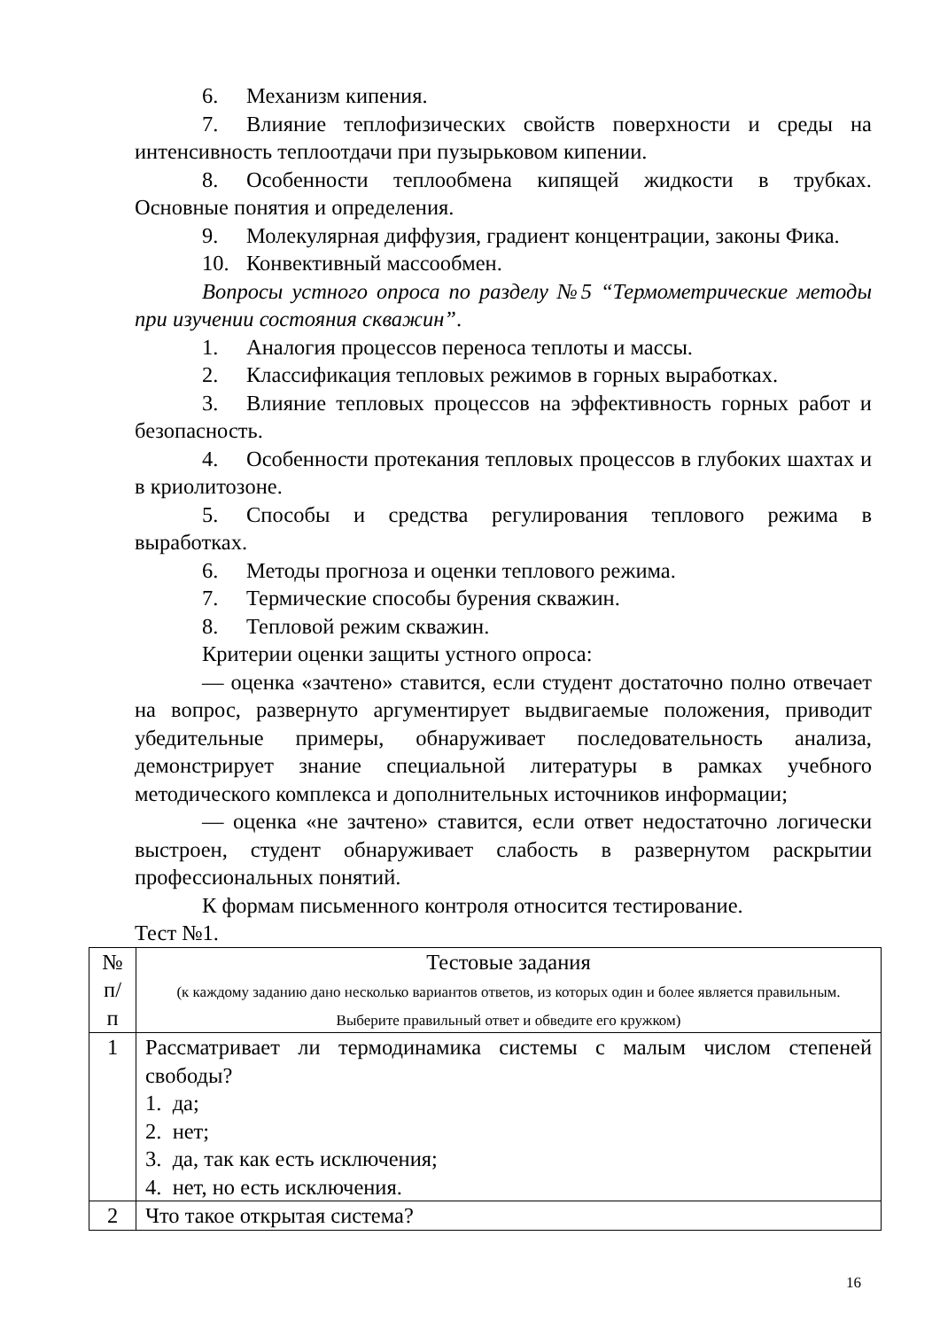6. Механизм кипения.
7. Влияние теплофизических свойств поверхности и среды на интенсивность теплоотдачи при пузырьковом кипении.
8. Особенности теплообмена кипящей жидкости в трубках. Основные понятия и определения.
9. Молекулярная диффузия, градиент концентрации, законы Фика.
10. Конвективный массообмен.
Вопросы устного опроса по разделу №5 “Термометрические методы при изучении состояния скважин”.
1. Аналогия процессов переноса теплоты и массы.
2. Классификация тепловых режимов в горных выработках.
3. Влияние тепловых процессов на эффективность горных работ и безопасность.
4. Особенности протекания тепловых процессов в глубоких шахтах и в криолитозоне.
5. Способы и средства регулирования теплового режима в выработках.
6. Методы прогноза и оценки теплового режима.
7. Термические способы бурения скважин.
8. Тепловой режим скважин.
Критерии оценки защиты устного опроса:
— оценка «зачтено» ставится, если студент достаточно полно отвечает на вопрос, развернуто аргументирует выдвигаемые положения, приводит убедительные примеры, обнаруживает последовательность анализа, демонстрирует знание специальной литературы в рамках учебного методического комплекса и дополнительных источников информации;
— оценка «не зачтено» ставится, если ответ недостаточно логически выстроен, студент обнаруживает слабость в развернутом раскрытии профессиональных понятий.
К формам письменного контроля относится тестирование.
Тест №1.
| № п/п | Тестовые задания (к каждому заданию дано несколько вариантов ответов, из которых один и более является правильным. Выберите правильный ответ и обведите его кружком) |
| 1 | Рассматривает ли термодинамика системы с малым числом степеней свободы? 1. да; 2. нет; 3. да, так как есть исключения; 4. нет, но есть исключения. |
| 2 | Что такое открытая система? |
16